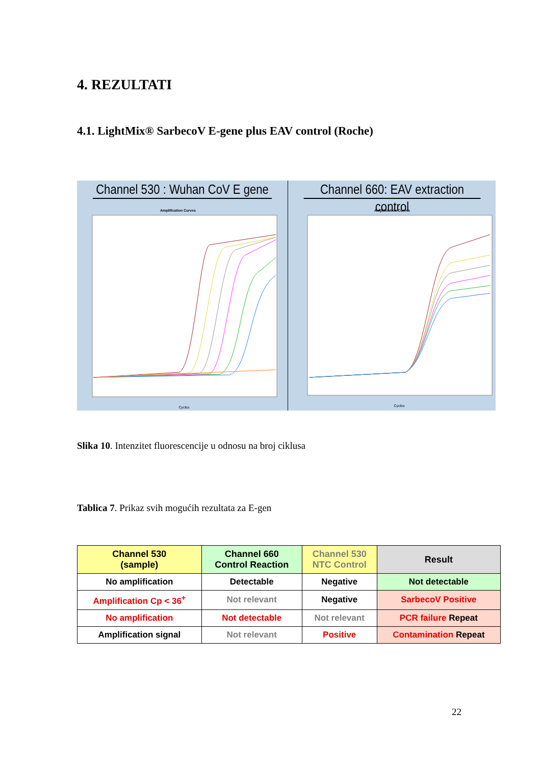4. REZULTATI
4.1. LightMix® SarbecoV E-gene plus EAV control (Roche)
Channel 530 : Wuhan CoV E gene
Amplification Curves
Cycles
Channel 660: EAV extraction control
Amplification Curves
Cycles
Slika 10. Intenzitet fluorescencije u odnosu na broj ciklusa
Tablica 7. Prikaz svih mogućih rezultata za E-gen
| Channel 530 (sample) | Channel 660 Control Reaction | Channel 530 NTC Control | Result |
| --- | --- | --- | --- |
| No amplification | Detectable | Negative | Not detectable |
| Amplification Cp < 36<sup>+</sup> | Not relevant | Negative | SarbecoV Positive |
| No amplification | Not detectable | Not relevant | PCR failure Repeat |
| Amplification signal | Not relevant | Positive | Contamination Repeat |
22